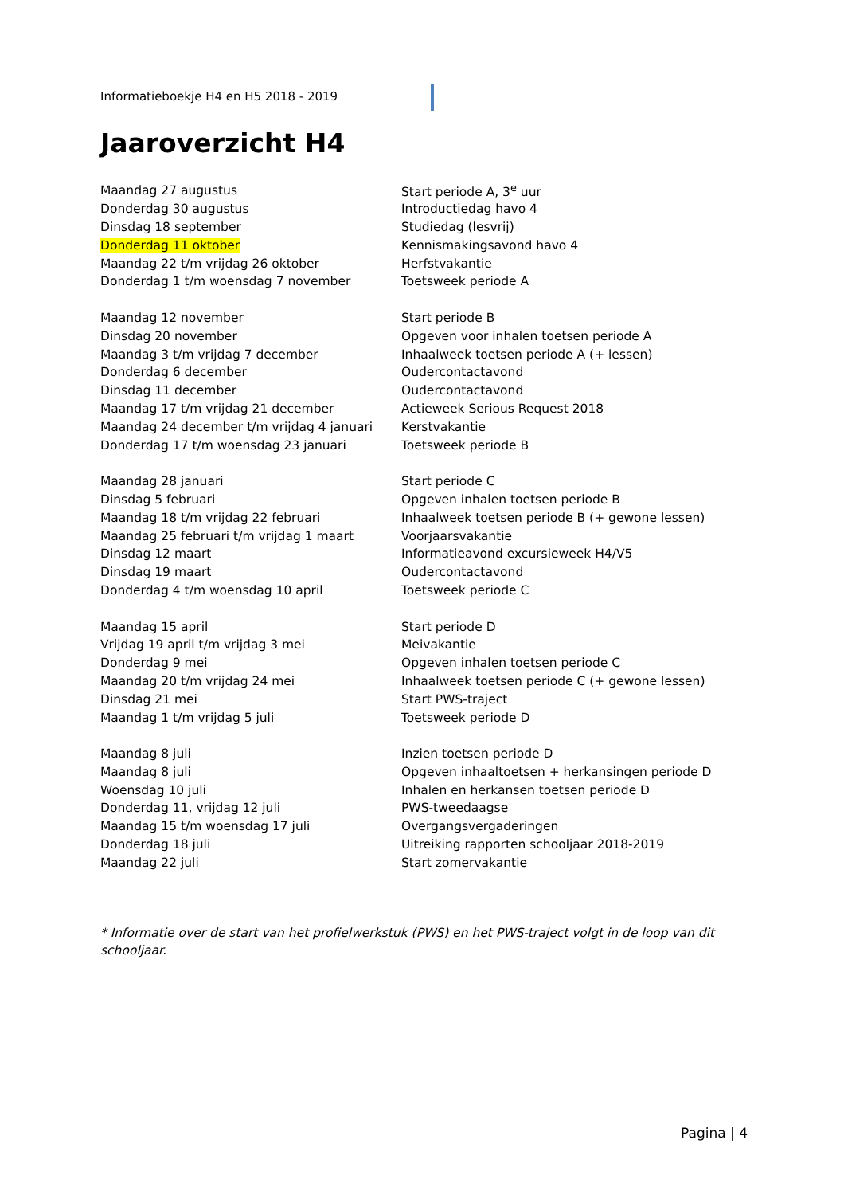Informatieboekje H4 en H5 2018 - 2019
Jaaroverzicht H4
| Maandag 27 augustus | Start periode A, 3<sup>e</sup> uur |
| Donderdag 30 augustus | Introductiedag havo 4 |
| Dinsdag 18 september | Studiedag (lesvrij) |
| Donderdag 11 oktober | Kennismakingsavond havo 4 |
| Maandag 22 t/m vrijdag 26 oktober | Herfstvakantie |
| Donderdag 1 t/m woensdag 7 november | Toetsweek periode A |
| Maandag 12 november | Start periode B |
| Dinsdag 20 november | Opgeven voor inhalen toetsen periode A |
| Maandag 3 t/m vrijdag 7 december | Inhaalweek toetsen periode A (+ lessen) |
| Donderdag 6 december | Oudercontactavond |
| Dinsdag 11 december | Oudercontactavond |
| Maandag 17 t/m vrijdag 21 december | Actieweek Serious Request 2018 |
| Maandag 24 december t/m vrijdag 4 januari | Kerstvakantie |
| Donderdag 17 t/m woensdag 23 januari | Toetsweek periode B |
| Maandag 28 januari | Start periode C |
| Dinsdag 5 februari | Opgeven inhalen toetsen periode B |
| Maandag 18 t/m vrijdag 22 februari | Inhaalweek toetsen periode B (+ gewone lessen) |
| Maandag 25 februari t/m vrijdag 1 maart | Voorjaarsvakantie |
| Dinsdag 12 maart | Informatieavond excursieweek H4/V5 |
| Dinsdag 19 maart | Oudercontactavond |
| Donderdag 4 t/m woensdag 10 april | Toetsweek periode C |
| Maandag 15 april | Start periode D |
| Vrijdag 19 april t/m vrijdag 3 mei | Meivakantie |
| Donderdag 9 mei | Opgeven inhalen toetsen periode C |
| Maandag 20 t/m vrijdag 24 mei | Inhaalweek toetsen periode C (+ gewone lessen) |
| Dinsdag 21 mei | Start PWS-traject |
| Maandag 1 t/m vrijdag 5 juli | Toetsweek periode D |
| Maandag 8 juli | Inzien toetsen periode D |
| Maandag 8 juli | Opgeven inhaaltoetsen + herkansingen periode D |
| Woensdag 10 juli | Inhalen en herkansen toetsen periode D |
| Donderdag 11, vrijdag 12 juli | PWS-tweedaagse |
| Maandag 15 t/m woensdag 17 juli | Overgangsvergaderingen |
| Donderdag 18 juli | Uitreiking rapporten schooljaar 2018-2019 |
| Maandag 22 juli | Start zomervakantie |
* Informatie over de start van het profielwerkstuk (PWS) en het PWS-traject volgt in de loop van dit schooljaar.
Pagina | 4